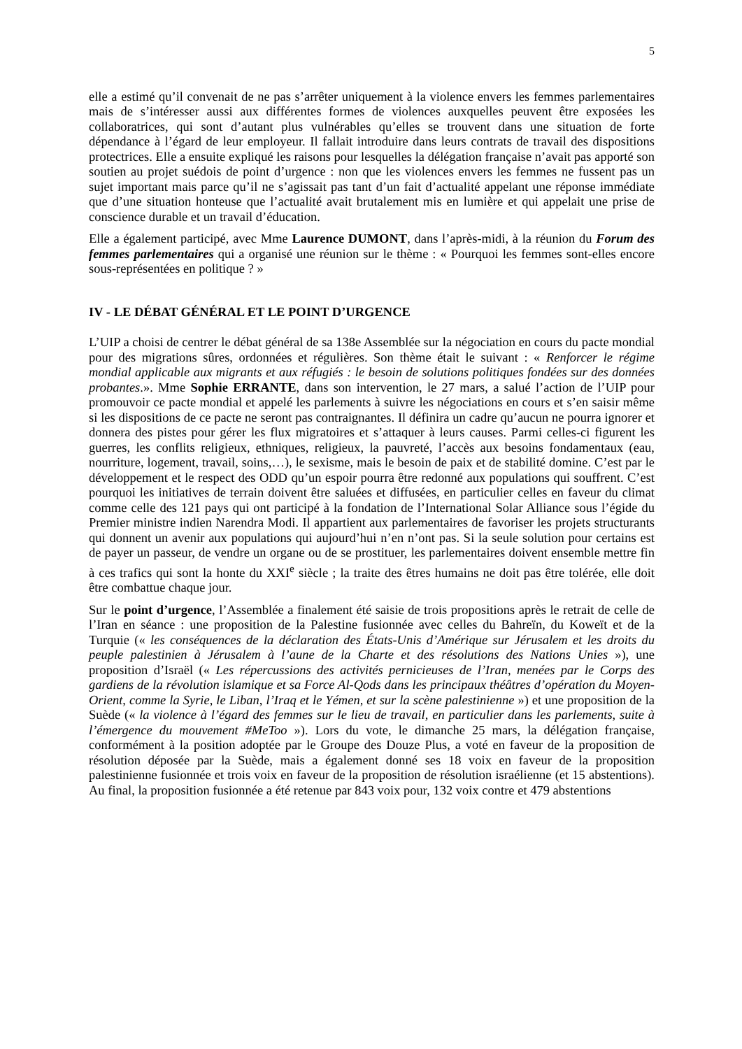5
elle a estimé qu’il convenait de ne pas s’arrêter uniquement à la violence envers les femmes parlementaires mais de s’intéresser aussi aux différentes formes de violences auxquelles peuvent être exposées les collaboratrices, qui sont d’autant plus vulnérables qu’elles se trouvent dans une situation de forte dépendance à l’égard de leur employeur. Il fallait introduire dans leurs contrats de travail des dispositions protectrices. Elle a ensuite expliqué les raisons pour lesquelles la délégation française n’avait pas apporté son soutien au projet suédois de point d’urgence : non que les violences envers les femmes ne fussent pas un sujet important mais parce qu’il ne s’agissait pas tant d’un fait d’actualité appelant une réponse immédiate que d’une situation honteuse que l’actualité avait brutalement mis en lumière et qui appelait une prise de conscience durable et un travail d’éducation.
Elle a également participé, avec Mme Laurence DUMONT, dans l’après-midi, à la réunion du Forum des femmes parlementaires qui a organisé une réunion sur le thème : « Pourquoi les femmes sont-elles encore sous-représentées en politique ? »
IV - LE DÉBAT GÉNÉRAL ET LE POINT D’URGENCE
L’UIP a choisi de centrer le débat général de sa 138e Assemblée sur la négociation en cours du pacte mondial pour des migrations sûres, ordonnées et régulières. Son thème était le suivant : « Renforcer le régime mondial applicable aux migrants et aux réfugiés : le besoin de solutions politiques fondées sur des données probantes.». Mme Sophie ERRANTE, dans son intervention, le 27 mars, a salué l’action de l’UIP pour promouvoir ce pacte mondial et appelé les parlements à suivre les négociations en cours et s’en saisir même si les dispositions de ce pacte ne seront pas contraignantes. Il définira un cadre qu’aucun ne pourra ignorer et donnera des pistes pour gérer les flux migratoires et s’attaquer à leurs causes. Parmi celles-ci figurent les guerres, les conflits religieux, ethniques, religieux, la pauvreté, l’accès aux besoins fondamentaux (eau, nourriture, logement, travail, soins,…), le sexisme, mais le besoin de paix et de stabilité domine. C’est par le développement et le respect des ODD qu’un espoir pourra être redonné aux populations qui souffrent. C’est pourquoi les initiatives de terrain doivent être saluées et diffusées, en particulier celles en faveur du climat comme celle des 121 pays qui ont participé à la fondation de l’International Solar Alliance sous l’égide du Premier ministre indien Narendra Modi. Il appartient aux parlementaires de favoriser les projets structurants qui donnent un avenir aux populations qui aujourd’hui n’en n’ont pas. Si la seule solution pour certains est de payer un passeur, de vendre un organe ou de se prostituer, les parlementaires doivent ensemble mettre fin à ces trafics qui sont la honte du XXI<sup>e</sup> siècle ; la traite des êtres humains ne doit pas être tolérée, elle doit être combattue chaque jour.
Sur le point d’urgence, l’Assemblée a finalement été saisie de trois propositions après le retrait de celle de l’Iran en séance : une proposition de la Palestine fusionnée avec celles du Bahreïn, du Koweït et de la Turquie (« les conséquences de la déclaration des États-Unis d’Amérique sur Jérusalem et les droits du peuple palestinien à Jérusalem à l’aune de la Charte et des résolutions des Nations Unies »), une proposition d’Israël (« Les répercussions des activités pernicieuses de l’Iran, menées par le Corps des gardiens de la révolution islamique et sa Force Al-Qods dans les principaux théâtres d’opération du Moyen-Orient, comme la Syrie, le Liban, l’Iraq et le Yémen, et sur la scène palestinienne ») et une proposition de la Suède (« la violence à l’égard des femmes sur le lieu de travail, en particulier dans les parlements, suite à l’émergence du mouvement #MeToo »). Lors du vote, le dimanche 25 mars, la délégation française, conformément à la position adoptée par le Groupe des Douze Plus, a voté en faveur de la proposition de résolution déposée par la Suède, mais a également donné ses 18 voix en faveur de la proposition palestinienne fusionnée et trois voix en faveur de la proposition de résolution israélienne (et 15 abstentions). Au final, la proposition fusionnée a été retenue par 843 voix pour, 132 voix contre et 479 abstentions